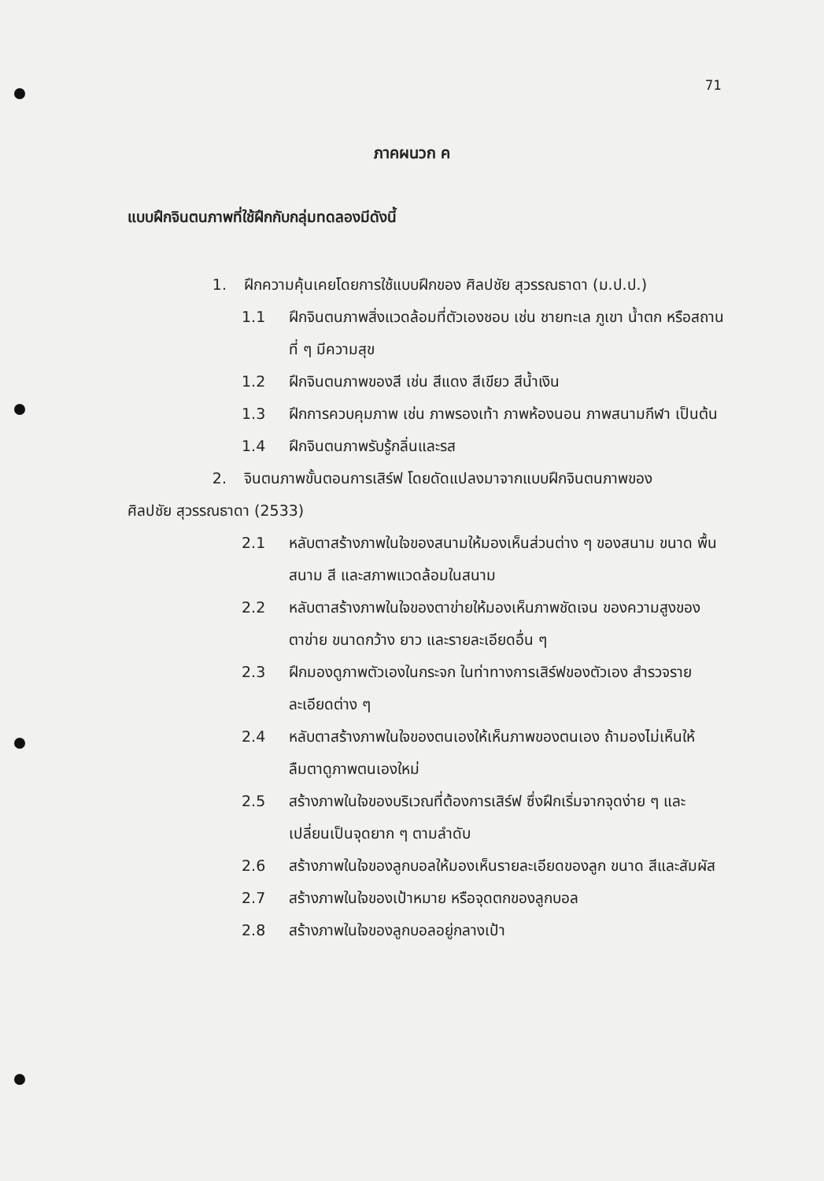71
ภาคผนวก ค
แบบฝึกจินตนภาพที่ใช้ฝึกกับกลุ่มทดลองมีดังนี้
1. ฝึกความคุ้นเคยโดยการใช้แบบฝึกของ ศิลปชัย สุวรรณธาดา (ม.ป.ป.)
1.1 ฝึกจินตนภาพสิ่งแวดล้อมที่ตัวเองชอบ เช่น ชายทะเล ภูเขา น้ำตก หรือสถานที่ ๆ มีความสุข
1.2 ฝึกจินตนภาพของสี เช่น สีแดง สีเขียว สีน้ำเงิน
1.3 ฝึกการควบคุมภาพ เช่น ภาพรองเท้า ภาพห้องนอน ภาพสนามกีฬา เป็นต้น
1.4 ฝึกจินตนภาพรับรู้กลิ่นและรส
2. จินตนภาพขั้นตอนการเสิร์ฟ โดยดัดแปลงมาจากแบบฝึกจินตนภาพของ
ศิลปชัย สุวรรณธาดา (2533)
2.1 หลับตาสร้างภาพในใจของสนามให้มองเห็นส่วนต่าง ๆ ของสนาม ขนาด พื้นสนาม สี และสภาพแวดล้อมในสนาม
2.2 หลับตาสร้างภาพในใจของตาข่ายให้มองเห็นภาพชัดเจน ของความสูงของตาข่าย ขนาดกว้าง ยาว และรายละเอียดอื่น ๆ
2.3 ฝึกมองดูภาพตัวเองในกระจก ในท่าทางการเสิร์ฟของตัวเอง สำรวจรายละเอียดต่าง ๆ
2.4 หลับตาสร้างภาพในใจของตนเองให้เห็นภาพของตนเอง ถ้ามองไม่เห็นให้ลืมตาดูภาพตนเองใหม่
2.5 สร้างภาพในใจของบริเวณที่ต้องการเสิร์ฟ ซึ่งฝึกเริ่มจากจุดง่าย ๆ และเปลี่ยนเป็นจุดยาก ๆ ตามลำดับ
2.6 สร้างภาพในใจของลูกบอลให้มองเห็นรายละเอียดของลูก ขนาด สีและสัมผัส
2.7 สร้างภาพในใจของเป้าหมาย หรือจุดตกของลูกบอล
2.8 สร้างภาพในใจของลูกบอลอยู่กลางเป้า